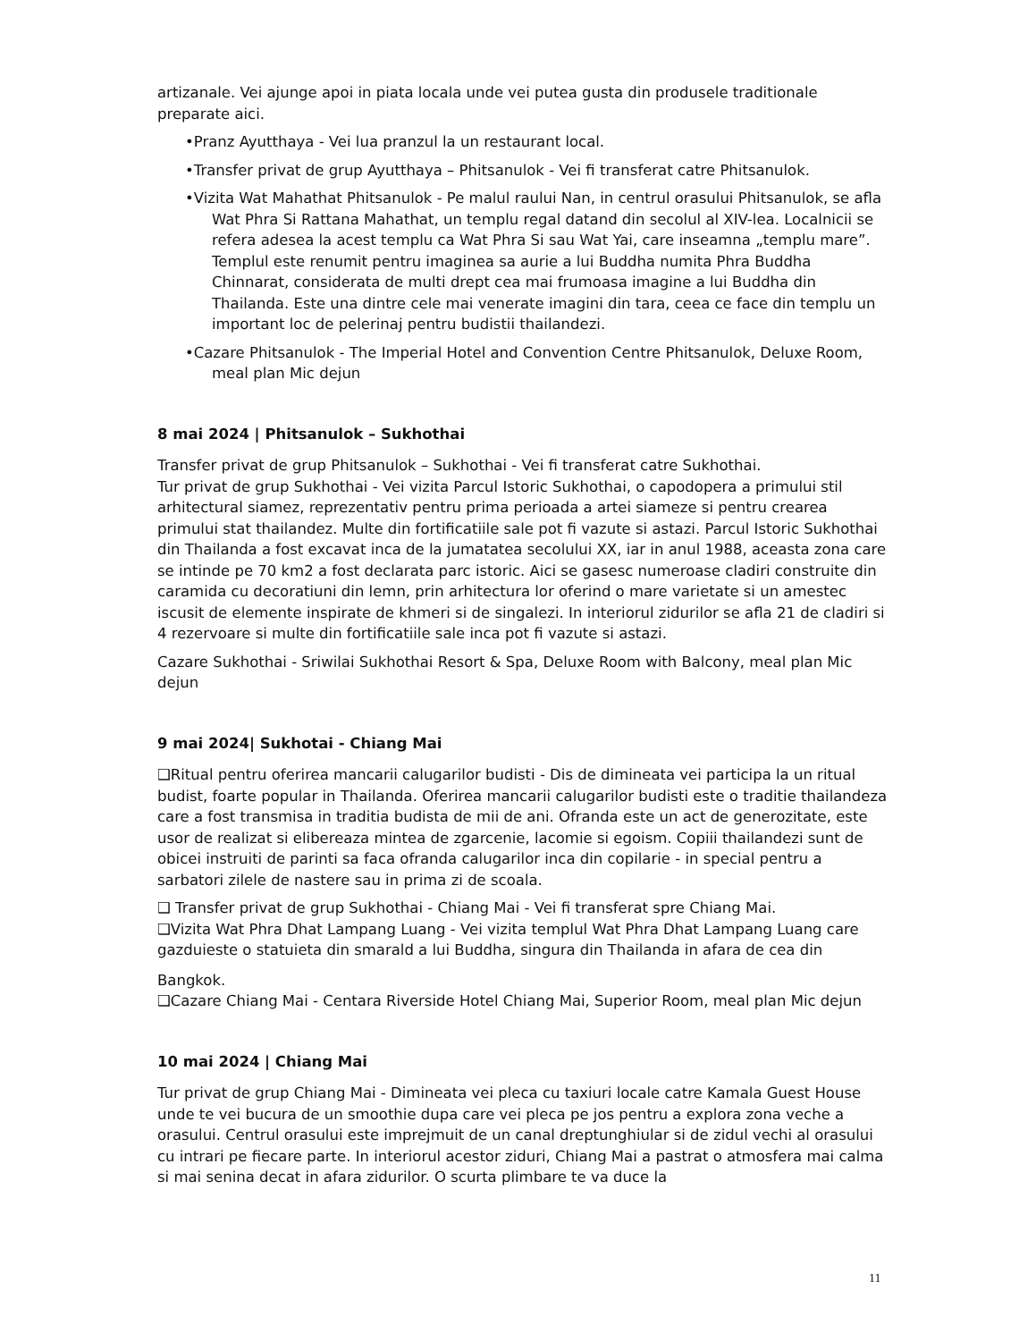artizanale. Vei ajunge apoi in piata locala unde vei putea gusta din produsele traditionale preparate aici.
•Pranz Ayutthaya - Vei lua pranzul la un restaurant local.
•Transfer privat de grup Ayutthaya – Phitsanulok - Vei fi transferat catre Phitsanulok.
•Vizita Wat Mahathat Phitsanulok - Pe malul raului Nan, in centrul orasului Phitsanulok, se afla Wat Phra Si Rattana Mahathat, un templu regal datand din secolul al XIV-lea. Localnicii se refera adesea la acest templu ca Wat Phra Si sau Wat Yai, care inseamna „templu mare”. Templul este renumit pentru imaginea sa aurie a lui Buddha numita Phra Buddha Chinnarat, considerata de multi drept cea mai frumoasa imagine a lui Buddha din Thailanda. Este una dintre cele mai venerate imagini din tara, ceea ce face din templu un important loc de pelerinaj pentru budistii thailandezi.
•Cazare Phitsanulok - The Imperial Hotel and Convention Centre Phitsanulok, Deluxe Room, meal plan Mic dejun
8 mai 2024 | Phitsanulok – Sukhothai
Transfer privat de grup Phitsanulok – Sukhothai - Vei fi transferat catre Sukhothai.
Tur privat de grup Sukhothai - Vei vizita Parcul Istoric Sukhothai, o capodopera a primului stil arhitectural siamez, reprezentativ pentru prima perioada a artei siameze si pentru crearea primului stat thailandez. Multe din fortificatiile sale pot fi vazute si astazi. Parcul Istoric Sukhothai din Thailanda a fost excavat inca de la jumatatea secolului XX, iar in anul 1988, aceasta zona care se intinde pe 70 km2 a fost declarata parc istoric. Aici se gasesc numeroase cladiri construite din caramida cu decoratiuni din lemn, prin arhitectura lor oferind o mare varietate si un amestec iscusit de elemente inspirate de khmeri si de singalezi. In interiorul zidurilor se afla 21 de cladiri si 4 rezervoare si multe din fortificatiile sale inca pot fi vazute si astazi.
Cazare Sukhothai - Sriwilai Sukhothai Resort & Spa, Deluxe Room with Balcony, meal plan Mic dejun
9 mai 2024| Sukhotai - Chiang Mai
❑Ritual pentru oferirea mancarii calugarilor budisti - Dis de dimineata vei participa la un ritual budist, foarte popular in Thailanda. Oferirea mancarii calugarilor budisti este o traditie thailandeza care a fost transmisa in traditia budista de mii de ani. Ofranda este un act de generozitate, este usor de realizat si elibereaza mintea de zgarcenie, lacomie si egoism. Copiii thailandezi sunt de obicei instruiti de parinti sa faca ofranda calugarilor inca din copilarie - in special pentru a sarbatori zilele de nastere sau in prima zi de scoala.
❑ Transfer privat de grup Sukhothai - Chiang Mai - Vei fi transferat spre Chiang Mai.
❑Vizita Wat Phra Dhat Lampang Luang - Vei vizita templul Wat Phra Dhat Lampang Luang care gazduieste o statuieta din smarald a lui Buddha, singura din Thailanda in afara de cea din
Bangkok.
❑Cazare Chiang Mai - Centara Riverside Hotel Chiang Mai, Superior Room, meal plan Mic dejun
10 mai 2024 | Chiang Mai
Tur privat de grup Chiang Mai - Dimineata vei pleca cu taxiuri locale catre Kamala Guest House unde te vei bucura de un smoothie dupa care vei pleca pe jos pentru a explora zona veche a orasului. Centrul orasului este imprejmuit de un canal dreptunghiular si de zidul vechi al orasului cu intrari pe fiecare parte. In interiorul acestor ziduri, Chiang Mai a pastrat o atmosfera mai calma si mai senina decat in afara zidurilor. O scurta plimbare te va duce la
11